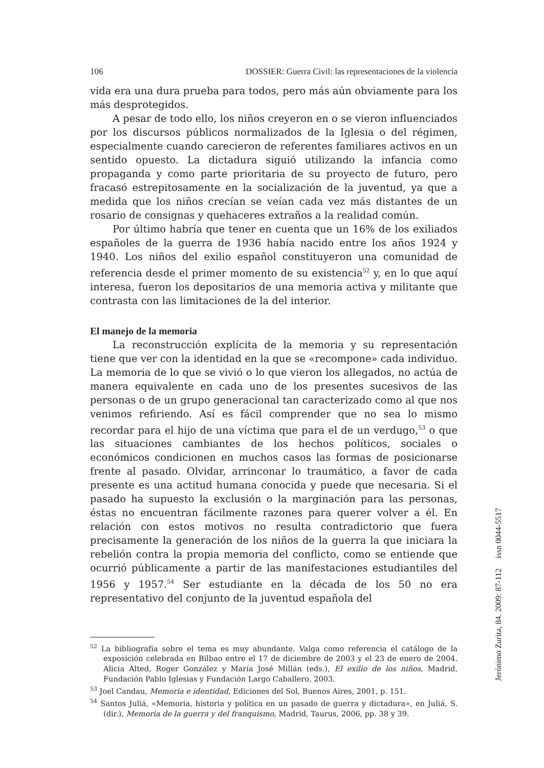106 DOSSIER: Guerra Civil: las representaciones de la violencia
vida era una dura prueba para todos, pero más aún obviamente para los más desprotegidos.
A pesar de todo ello, los niños creyeron en o se vieron influenciados por los discursos públicos normalizados de la Iglesia o del régimen, especialmente cuando carecieron de referentes familiares activos en un sentido opuesto. La dictadura siguió utilizando la infancia como propaganda y como parte prioritaria de su proyecto de futuro, pero fracasó estrepitosamente en la socialización de la juventud, ya que a medida que los niños crecían se veían cada vez más distantes de un rosario de consignas y quehaceres extraños a la realidad común.
Por último habría que tener en cuenta que un 16% de los exiliados españoles de la guerra de 1936 había nacido entre los años 1924 y 1940. Los niños del exilio español constituyeron una comunidad de referencia desde el primer momento de su existencia<sup>52</sup> y, en lo que aquí interesa, fueron los depositarios de una memoria activa y militante que contrasta con las limitaciones de la del interior.
El manejo de la memoria
La reconstrucción explícita de la memoria y su representación tiene que ver con la identidad en la que se «recompone» cada individuo. La memoria de lo que se vivió o lo que vieron los allegados, no actúa de manera equivalente en cada uno de los presentes sucesivos de las personas o de un grupo generacional tan caracterizado como al que nos venimos refiriendo. Así es fácil comprender que no sea lo mismo recordar para el hijo de una víctima que para el de un verdugo,<sup>53</sup> o que las situaciones cambiantes de los hechos políticos, sociales o económicos condicionen en muchos casos las formas de posicionarse frente al pasado. Olvidar, arrinconar lo traumático, a favor de cada presente es una actitud humana conocida y puede que necesaria. Si el pasado ha supuesto la exclusión o la marginación para las personas, éstas no encuentran fácilmente razones para querer volver a él. En relación con estos motivos no resulta contradictorio que fuera precisamente la generación de los niños de la guerra la que iniciara la rebelión contra la propia memoria del conflicto, como se entiende que ocurrió públicamente a partir de las manifestaciones estudiantiles del 1956 y 1957.<sup>54</sup> Ser estudiante en la década de los 50 no era representativo del conjunto de la juventud española del
<sup>52</sup> La bibliografía sobre el tema es muy abundante. Valga como referencia el catálogo de la exposición celebrada en Bilbao entre el 17 de diciembre de 2003 y el 23 de enero de 2004. Alicia Alted, Roger González y María José Millán (eds.), El exilio de los niños, Madrid, Fundación Pablo Iglesias y Fundación Largo Caballero, 2003.
<sup>53</sup> Joel Candau, Memoria e identidad, Ediciones del Sol, Buenos Aires, 2001, p. 151.
<sup>54</sup> Santos Juliá, «Memoria, historia y política en un pasado de guerra y dictadura», en Juliá, S. (dir.), Memoria de la guerra y del franquismo, Madrid, Taurus, 2006, pp. 38 y 39.
Jerónimo Zurita, 84. 2009: 87-112 issn 0044-5517